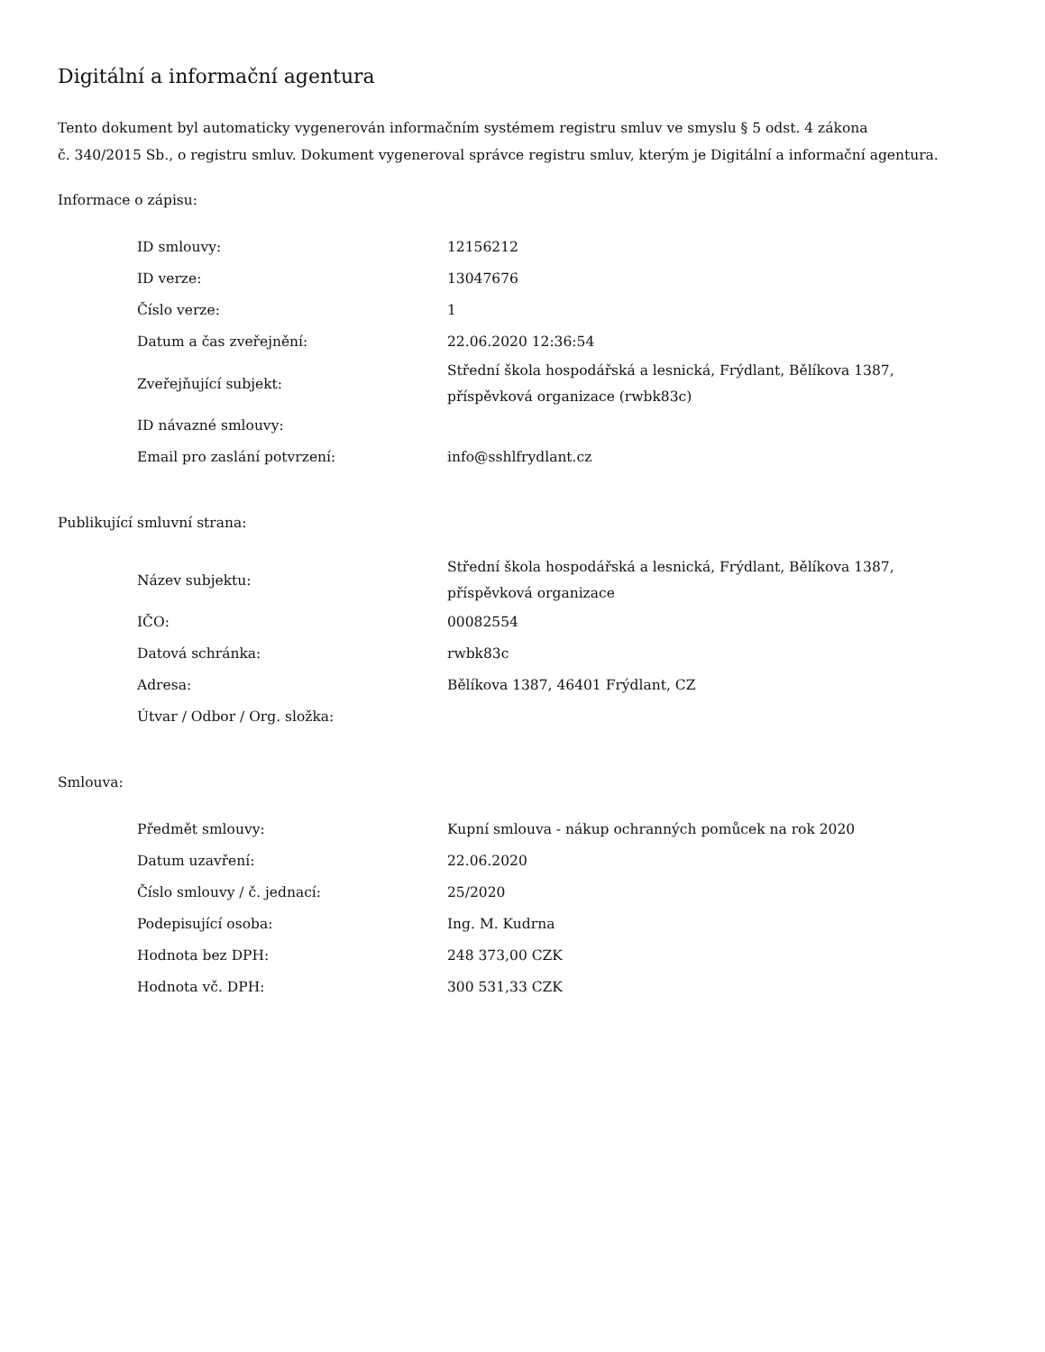Digitální a informační agentura
Tento dokument byl automaticky vygenerován informačním systémem registru smluv ve smyslu § 5 odst. 4 zákona
č. 340/2015 Sb., o registru smluv. Dokument vygeneroval správce registru smluv, kterým je Digitální a informační agentura.
Informace o zápisu:
| ID smlouvy: | 12156212 |
| ID verze: | 13047676 |
| Číslo verze: | 1 |
| Datum a čas zveřejnění: | 22.06.2020 12:36:54 |
| Zveřejňující subjekt: | Střední škola hospodářská a lesnická, Frýdlant, Bělíkova 1387, příspěvková organizace (rwbk83c) |
| ID návazné smlouvy: | |
| Email pro zaslání potvrzení: | info@sshlfrydlant.cz |
Publikující smluvní strana:
| Název subjektu: | Střední škola hospodářská a lesnická, Frýdlant, Bělíkova 1387, příspěvková organizace |
| IČO: | 00082554 |
| Datová schránka: | rwbk83c |
| Adresa: | Bělíkova 1387, 46401 Frýdlant, CZ |
| Útvar / Odbor / Org. složka: | |
Smlouva:
| Předmět smlouvy: | Kupní smlouva - nákup ochranných pomůcek na rok 2020 |
| Datum uzavření: | 22.06.2020 |
| Číslo smlouvy / č. jednací: | 25/2020 |
| Podepisující osoba: | Ing. M. Kudrna |
| Hodnota bez DPH: | 248 373,00 CZK |
| Hodnota vč. DPH: | 300 531,33 CZK |